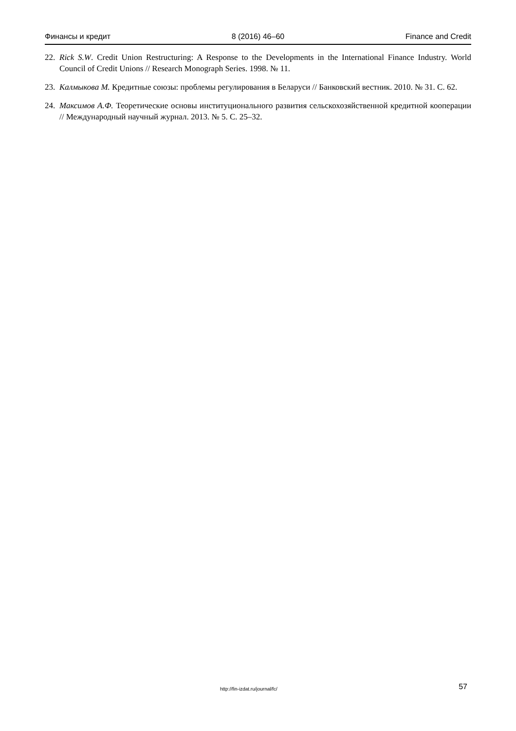Финансы и кредит 8 (2016) 46–60 Finance and Credit
22. Rick S.W. Credit Union Restructuring: A Response to the Developments in the International Finance Industry. World Council of Credit Unions // Research Monograph Series. 1998. № 11.
23. Калмыкова М. Кредитные союзы: проблемы регулирования в Беларуси // Банковский вестник. 2010. № 31. С. 62.
24. Максимов А.Ф. Теоретические основы институционального развития сельскохозяйственной кредитной кооперации // Международный научный журнал. 2013. № 5. С. 25–32.
http://fin-izdat.ru/journal/fc/ 57